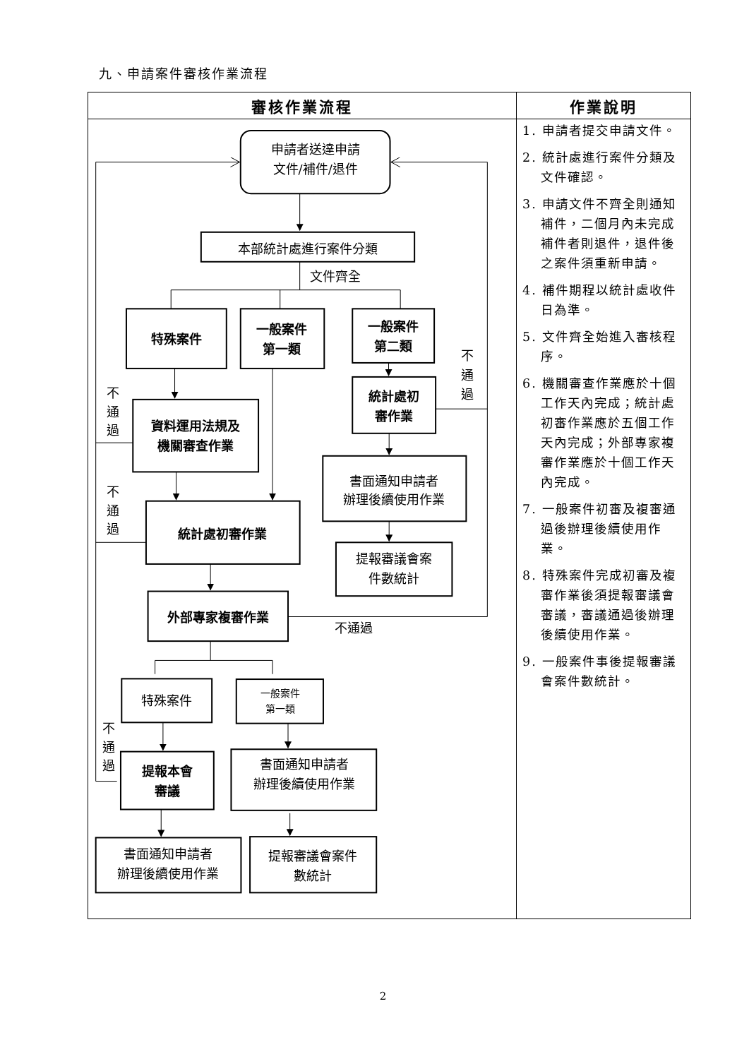九、申請案件審核作業流程
| 審核作業流程 | 作業說明 |
| --- | --- |
| 申請者送達申請 文件/補件/退件 本部統計處進行案件分類 文件齊全 特殊案件 一般案件 第一類 一般案件 第二類 不 通 過 統計處初 審作業 不 通 過 資料運用法規及 機關審查作業 書面通知申請者 辦理後續使用作業 不 通 過 統計處初審作業 提報審議會案 件數統計 外部專家複審作業 不通過 特殊案件 一般案件 第一類 不 通 過 提報本會 審議 書面通知申請者 辦理後續使用作業 書面通知申請者 辦理後續使用作業 提報審議會案件 數統計 | 1. 申請者提交申請文件。 2. 統計處進行案件分類及文件確認。 3. 申請文件不齊全則通知補件，二個月內未完成補件者則退件，退件後之案件須重新申請。 4. 補件期程以統計處收件日為準。 5. 文件齊全始進入審核程序。 6. 機關審查作業應於十個工作天內完成；統計處初審作業應於五個工作天內完成；外部專家複審作業應於十個工作天內完成。 7. 一般案件初審及複審通過後辦理後續使用作業。 8. 特殊案件完成初審及複審作業後須提報審議會審議，審議通過後辦理後續使用作業。 9. 一般案件事後提報審議會案件數統計。 |
2